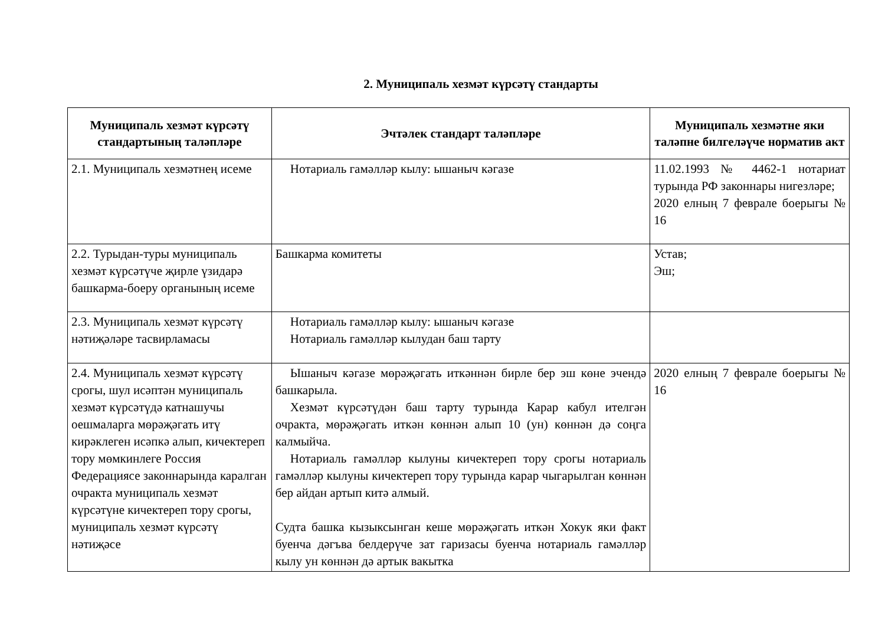2. Муниципаль хезмәт күрсәтү стандарты
| Муниципаль хезмәт күрсәтү стандартының таләпләре | Эчтәлек стандарт таләпләре | Муниципаль хезмәтне яки таләпне билгеләүче норматив акт |
| --- | --- | --- |
| 2.1. Муниципаль хезмәтнең исеме | Нотариаль гамәлләр кылу: ышаныч кәгазе | 11.02.1993 № 4462-1 нотариат турында РФ законнары нигезләре; 2020 елның 7 феврале боерыгы № 16 |
| 2.2. Турыдан-туры муниципаль хезмәт күрсәтүче җирле үзидарә башкарма-боеру органының исеме | Башкарма комитеты | Устав; Эш; |
| 2.3. Муниципаль хезмәт күрсәтү нәтиҗәләре тасвирламасы | Нотариаль гамәлләр кылу: ышаныч кәгазе Нотариаль гамәлләр кылудан баш тарту | |
| 2.4. Муниципаль хезмәт күрсәтү срогы, шул исәптән муниципаль хезмәт күрсәтүдә катнашучы оешмаларга мөрәҗәгать итү кирәклеген исәпкә алып, кичектереп тору мөмкинлеге Россия Федерациясе законнарында каралган очракта муниципаль хезмәт күрсәтүне кичектереп тору срогы, муниципаль хезмәт күрсәтү нәтиҗәсе | Ышаныч кәгазе мөрәҗәгать иткәннән бирле бер эш көне эчендә башкарыла. Хезмәт күрсәтүдән баш тарту турында Карар кабул ителгән очракта, мөрәҗәгать иткән көннән алып 10 (ун) көннән дә соңга калмыйча. Нотариаль гамәлләр кылуны кичектереп тору срогы нотариаль гамәлләр кылуны кичектереп тору турында карар чыгарылган көннән бер айдан артып китә алмый. Судта башка кызыксынган кеше мөрәҗәгать иткән Хокук яки факт буенча дәгъва белдерүче зат гаризасы буенча нотариаль гамәлләр кылу ун көннән дә артык вакытка | 2020 елның 7 феврале боерыгы № 16 |